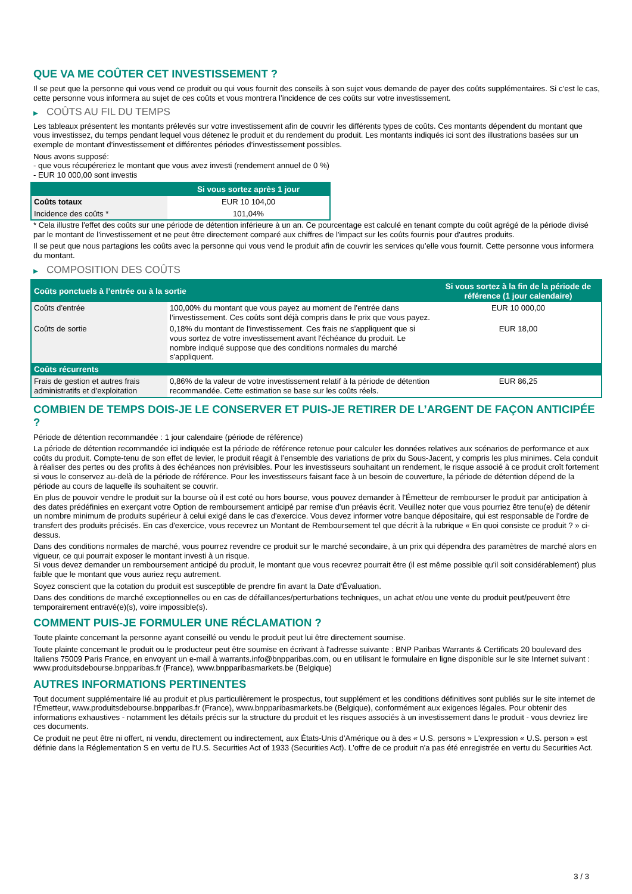QUE VA ME COÛTER CET INVESTISSEMENT ?
Il se peut que la personne qui vous vend ce produit ou qui vous fournit des conseils à son sujet vous demande de payer des coûts supplémentaires. Si c’est le cas, cette personne vous informera au sujet de ces coûts et vous montrera l’incidence de ces coûts sur votre investissement.
▶ COÛTS AU FIL DU TEMPS
Les tableaux présentent les montants prélevés sur votre investissement afin de couvrir les différents types de coûts. Ces montants dépendent du montant que vous investissez, du temps pendant lequel vous détenez le produit et du rendement du produit. Les montants indiqués ici sont des illustrations basées sur un exemple de montant d’investissement et différentes périodes d’investissement possibles.
Nous avons supposé:
- que vous récupéreriez le montant que vous avez investi (rendement annuel de 0 %)
- EUR 10 000,00 sont investis
| | Si vous sortez après 1 jour |
| --- | --- |
| Coûts totaux | EUR 10 104,00 |
| Incidence des coûts * | 101,04% |
* Cela illustre l'effet des coûts sur une période de détention inférieure à un an. Ce pourcentage est calculé en tenant compte du coût agrégé de la période divisé par le montant de l'investissement et ne peut être directement comparé aux chiffres de l'impact sur les coûts fournis pour d'autres produits.
Il se peut que nous partagions les coûts avec la personne qui vous vend le produit afin de couvrir les services qu’elle vous fournit. Cette personne vous informera du montant.
▶ COMPOSITION DES COÛTS
| Coûts ponctuels à l’entrée ou à la sortie | | Si vous sortez à la fin de la période de référence (1 jour calendaire) |
| --- | --- | --- |
| Coûts d'entrée | 100,00% du montant que vous payez au moment de l’entrée dans l’investissement. Ces coûts sont déjà compris dans le prix que vous payez. | EUR 10 000,00 |
| Coûts de sortie | 0,18% du montant de l'investissement. Ces frais ne s'appliquent que si vous sortez de votre investissement avant l'échéance du produit. Le nombre indiqué suppose que des conditions normales du marché s'appliquent. | EUR 18,00 |
| Coûts récurrents | | |
| Frais de gestion et autres frais administratifs et d’exploitation | 0,86% de la valeur de votre investissement relatif à la période de détention recommandée. Cette estimation se base sur les coûts réels. | EUR 86,25 |
COMBIEN DE TEMPS DOIS-JE LE CONSERVER ET PUIS-JE RETIRER DE L’ARGENT DE FAÇON ANTICIPÉE ?
Période de détention recommandée : 1 jour calendaire (période de référence)
La période de détention recommandée ici indiquée est la période de référence retenue pour calculer les données relatives aux scénarios de performance et aux coûts du produit. Compte-tenu de son effet de levier, le produit réagit à l’ensemble des variations de prix du Sous-Jacent, y compris les plus minimes. Cela conduit à réaliser des pertes ou des profits à des échéances non prévisibles. Pour les investisseurs souhaitant un rendement, le risque associé à ce produit croît fortement si vous le conservez au-delà de la période de référence. Pour les investisseurs faisant face à un besoin de couverture, la période de détention dépend de la période au cours de laquelle ils souhaitent se couvrir.
En plus de pouvoir vendre le produit sur la bourse où il est coté ou hors bourse, vous pouvez demander à l'Émetteur de rembourser le produit par anticipation à des dates prédéfinies en exerçant votre Option de remboursement anticipé par remise d'un préavis écrit. Veuillez noter que vous pourriez être tenu(e) de détenir un nombre minimum de produits supérieur à celui exigé dans le cas d'exercice. Vous devez informer votre banque dépositaire, qui est responsable de l'ordre de transfert des produits précisés. En cas d'exercice, vous recevrez un Montant de Remboursement tel que décrit à la rubrique « En quoi consiste ce produit ? » ci-dessus.
Dans des conditions normales de marché, vous pourrez revendre ce produit sur le marché secondaire, à un prix qui dépendra des paramètres de marché alors en vigueur, ce qui pourrait exposer le montant investi à un risque.
Si vous devez demander un remboursement anticipé du produit, le montant que vous recevrez pourrait être (il est même possible qu'il soit considérablement) plus faible que le montant que vous auriez reçu autrement.
Soyez conscient que la cotation du produit est susceptible de prendre fin avant la Date d'Évaluation.
Dans des conditions de marché exceptionnelles ou en cas de défaillances/perturbations techniques, un achat et/ou une vente du produit peut/peuvent être temporairement entravé(e)(s), voire impossible(s).
COMMENT PUIS-JE FORMULER UNE RÉCLAMATION ?
Toute plainte concernant la personne ayant conseillé ou vendu le produit peut lui être directement soumise.
Toute plainte concernant le produit ou le producteur peut être soumise en écrivant à l'adresse suivante : BNP Paribas Warrants & Certificats 20 boulevard des Italiens 75009 Paris France, en envoyant un e-mail à warrants.info@bnpparibas.com, ou en utilisant le formulaire en ligne disponible sur le site Internet suivant : www.produitsdebourse.bnpparibas.fr (France), www.bnpparibasmarkets.be (Belgique)
AUTRES INFORMATIONS PERTINENTES
Tout document supplémentaire lié au produit et plus particulièrement le prospectus, tout supplément et les conditions définitives sont publiés sur le site internet de l'Émetteur, www.produitsdebourse.bnpparibas.fr (France), www.bnpparibasmarkets.be (Belgique), conformément aux exigences légales. Pour obtenir des informations exhaustives - notamment les détails précis sur la structure du produit et les risques associés à un investissement dans le produit - vous devriez lire ces documents.
Ce produit ne peut être ni offert, ni vendu, directement ou indirectement, aux États-Unis d'Amérique ou à des « U.S. persons » L'expression « U.S. person » est définie dans la Réglementation S en vertu de l'U.S. Securities Act of 1933 (Securities Act). L'offre de ce produit n'a pas été enregistrée en vertu du Securities Act.
3 / 3